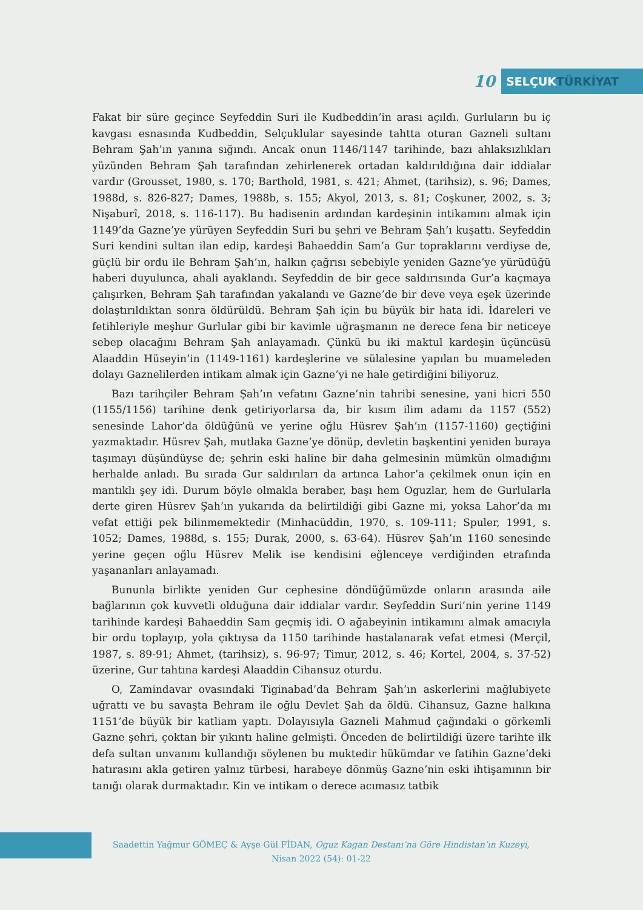10
SELÇUKTÜRKİYAT
Fakat bir süre geçince Seyfeddin Suri ile Kudbeddin’in arası açıldı. Gurluların bu iç kavgası esnasında Kudbeddin, Selçuklular sayesinde tahtta oturan Gazneli sultanı Behram Şah’ın yanına sığındı. Ancak onun 1146/1147 tarihinde, bazı ahlaksızlıkları yüzünden Behram Şah tarafından zehirlenerek ortadan kaldırıldığına dair iddialar vardır (Grousset, 1980, s. 170; Barthold, 1981, s. 421; Ahmet, (tarihsiz), s. 96; Dames, 1988d, s. 826-827; Dames, 1988b, s. 155; Akyol, 2013, s. 81; Coşkuner, 2002, s. 3; Nişaburî, 2018, s. 116-117). Bu hadisenin ardından kardeşinin intikamını almak için 1149’da Gazne’ye yürüyen Seyfeddin Suri bu şehri ve Behram Şah’ı kuşattı. Seyfeddin Suri kendini sultan ilan edip, kardeşi Bahaeddin Sam’a Gur topraklarını verdiyse de, güçlü bir ordu ile Behram Şah’ın, halkın çağrısı sebebiyle yeniden Gazne’ye yürüdüğü haberi duyulunca, ahali ayaklandı. Seyfeddin de bir gece saldırısında Gur’a kaçmaya çalışırken, Behram Şah tarafından yakalandı ve Gazne’de bir deve veya eşek üzerinde dolaştırıldıktan sonra öldürüldü. Behram Şah için bu büyük bir hata idi. İdareleri ve fetihleriyle meşhur Gurlular gibi bir kavimle uğraşmanın ne derece fena bir neticeye sebep olacağını Behram Şah anlayamadı. Çünkü bu iki maktul kardeşin üçüncüsü Alaaddin Hüseyin’in (1149-1161) kardeşlerine ve sülalesine yapılan bu muameleden dolayı Gaznelilerden intikam almak için Gazne’yi ne hale getirdiğini biliyoruz.
Bazı tarihçiler Behram Şah’ın vefatını Gazne’nin tahribi senesine, yani hicri 550 (1155/1156) tarihine denk getiriyorlarsa da, bir kısım ilim adamı da 1157 (552) senesinde Lahor’da öldüğünü ve yerine oğlu Hüsrev Şah’ın (1157-1160) geçtiğini yazmaktadır. Hüsrev Şah, mutlaka Gazne’ye dönüp, devletin başkentini yeniden buraya taşımayı düşündüyse de; şehrin eski haline bir daha gelmesinin mümkün olmadığını herhalde anladı. Bu sırada Gur saldırıları da artınca Lahor’a çekilmek onun için en mantıklı şey idi. Durum böyle olmakla beraber, başı hem Oguzlar, hem de Gurlularla derte giren Hüsrev Şah’ın yukarıda da belirtildiği gibi Gazne mi, yoksa Lahor’da mı vefat ettiği pek bilinmemektedir (Minhacüddin, 1970, s. 109-111; Spuler, 1991, s. 1052; Dames, 1988d, s. 155; Durak, 2000, s. 63-64). Hüsrev Şah’ın 1160 senesinde yerine geçen oğlu Hüsrev Melik ise kendisini eğlenceye verdiğinden etrafında yaşananları anlayamadı.
Bununla birlikte yeniden Gur cephesine döndüğümüzde onların arasında aile bağlarının çok kuvvetli olduğuna dair iddialar vardır. Seyfeddin Suri’nin yerine 1149 tarihinde kardeşi Bahaeddin Sam geçmiş idi. O ağabeyinin intikamını almak amacıyla bir ordu toplayıp, yola çıktıysa da 1150 tarihinde hastalanarak vefat etmesi (Merçil, 1987, s. 89-91; Ahmet, (tarihsiz), s. 96-97; Timur, 2012, s. 46; Kortel, 2004, s. 37-52) üzerine, Gur tahtına kardeşi Alaaddin Cihansuz oturdu.
O, Zamindavar ovasındaki Tiginabad’da Behram Şah’ın askerlerini mağlubiyete uğrattı ve bu savaşta Behram ile oğlu Devlet Şah da öldü. Cihansuz, Gazne halkına 1151’de büyük bir katliam yaptı. Dolayısıyla Gazneli Mahmud çağındaki o görkemli Gazne şehri, çoktan bir yıkıntı haline gelmişti. Önceden de belirtildiği üzere tarihte ilk defa sultan unvanını kullandığı söylenen bu muktedir hükümdar ve fatihin Gazne’deki hatırasını akla getiren yalnız türbesi, harabeye dönmüş Gazne’nin eski ihtişamının bir tanığı olarak durmaktadır. Kin ve intikam o derece acımasız tatbik
Saadettin Yağmur GÖMEÇ & Ayşe Gül FİDAN, Oguz Kagan Destanı’na Göre Hindistan’ın Kuzeyi,
Nisan 2022 (54): 01-22